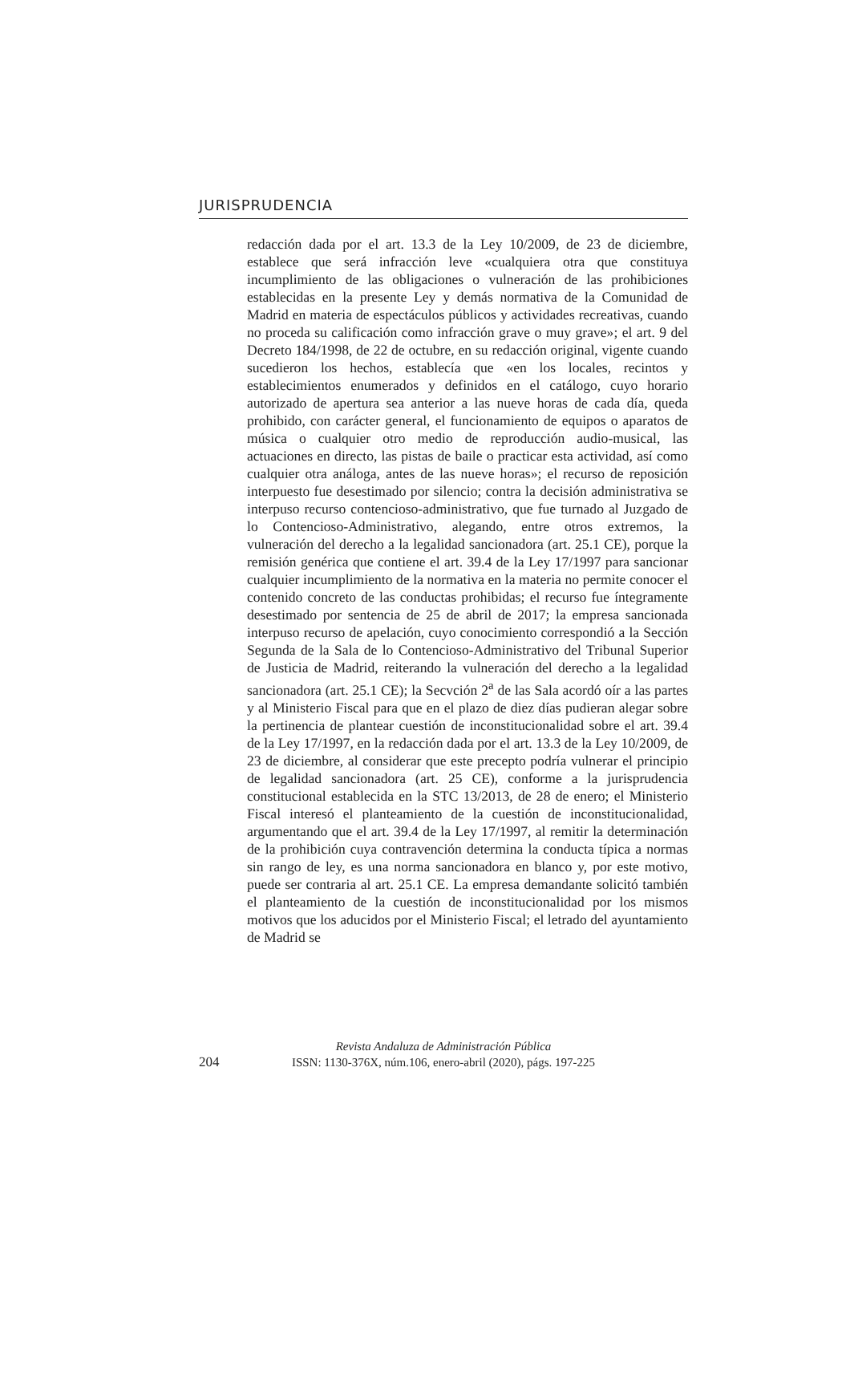JURISPRUDENCIA
redacción dada por el art. 13.3 de la Ley 10/2009, de 23 de diciembre, establece que será infracción leve «cualquiera otra que constituya incumplimiento de las obligaciones o vulneración de las prohibiciones establecidas en la presente Ley y demás normativa de la Comunidad de Madrid en materia de espectáculos públicos y actividades recreativas, cuando no proceda su calificación como infracción grave o muy grave»; el art. 9 del Decreto 184/1998, de 22 de octubre, en su redacción original, vigente cuando sucedieron los hechos, establecía que «en los locales, recintos y establecimientos enumerados y definidos en el catálogo, cuyo horario autorizado de apertura sea anterior a las nueve horas de cada día, queda prohibido, con carácter general, el funcionamiento de equipos o aparatos de música o cualquier otro medio de reproducción audio-musical, las actuaciones en directo, las pistas de baile o practicar esta actividad, así como cualquier otra análoga, antes de las nueve horas»; el recurso de reposición interpuesto fue desestimado por silencio; contra la decisión administrativa se interpuso recurso contencioso-administrativo, que fue turnado al Juzgado de lo Contencioso-Administrativo, alegando, entre otros extremos, la vulneración del derecho a la legalidad sancionadora (art. 25.1 CE), porque la remisión genérica que contiene el art. 39.4 de la Ley 17/1997 para sancionar cualquier incumplimiento de la normativa en la materia no permite conocer el contenido concreto de las conductas prohibidas; el recurso fue íntegramente desestimado por sentencia de 25 de abril de 2017; la empresa sancionada interpuso recurso de apelación, cuyo conocimiento correspondió a la Sección Segunda de la Sala de lo Contencioso-Administrativo del Tribunal Superior de Justicia de Madrid, reiterando la vulneración del derecho a la legalidad sancionadora (art. 25.1 CE); la Secvción 2<sup>a</sup> de las Sala acordó oír a las partes y al Ministerio Fiscal para que en el plazo de diez días pudieran alegar sobre la pertinencia de plantear cuestión de inconstitucionalidad sobre el art. 39.4 de la Ley 17/1997, en la redacción dada por el art. 13.3 de la Ley 10/2009, de 23 de diciembre, al considerar que este precepto podría vulnerar el principio de legalidad sancionadora (art. 25 CE), conforme a la jurisprudencia constitucional establecida en la STC 13/2013, de 28 de enero; el Ministerio Fiscal interesó el planteamiento de la cuestión de inconstitucionalidad, argumentando que el art. 39.4 de la Ley 17/1997, al remitir la determinación de la prohibición cuya contravención determina la conducta típica a normas sin rango de ley, es una norma sancionadora en blanco y, por este motivo, puede ser contraria al art. 25.1 CE. La empresa demandante solicitó también el planteamiento de la cuestión de inconstitucionalidad por los mismos motivos que los aducidos por el Ministerio Fiscal; el letrado del ayuntamiento de Madrid se
204
Revista Andaluza de Administración Pública
ISSN: 1130-376X, núm.106, enero-abril (2020), págs. 197-225